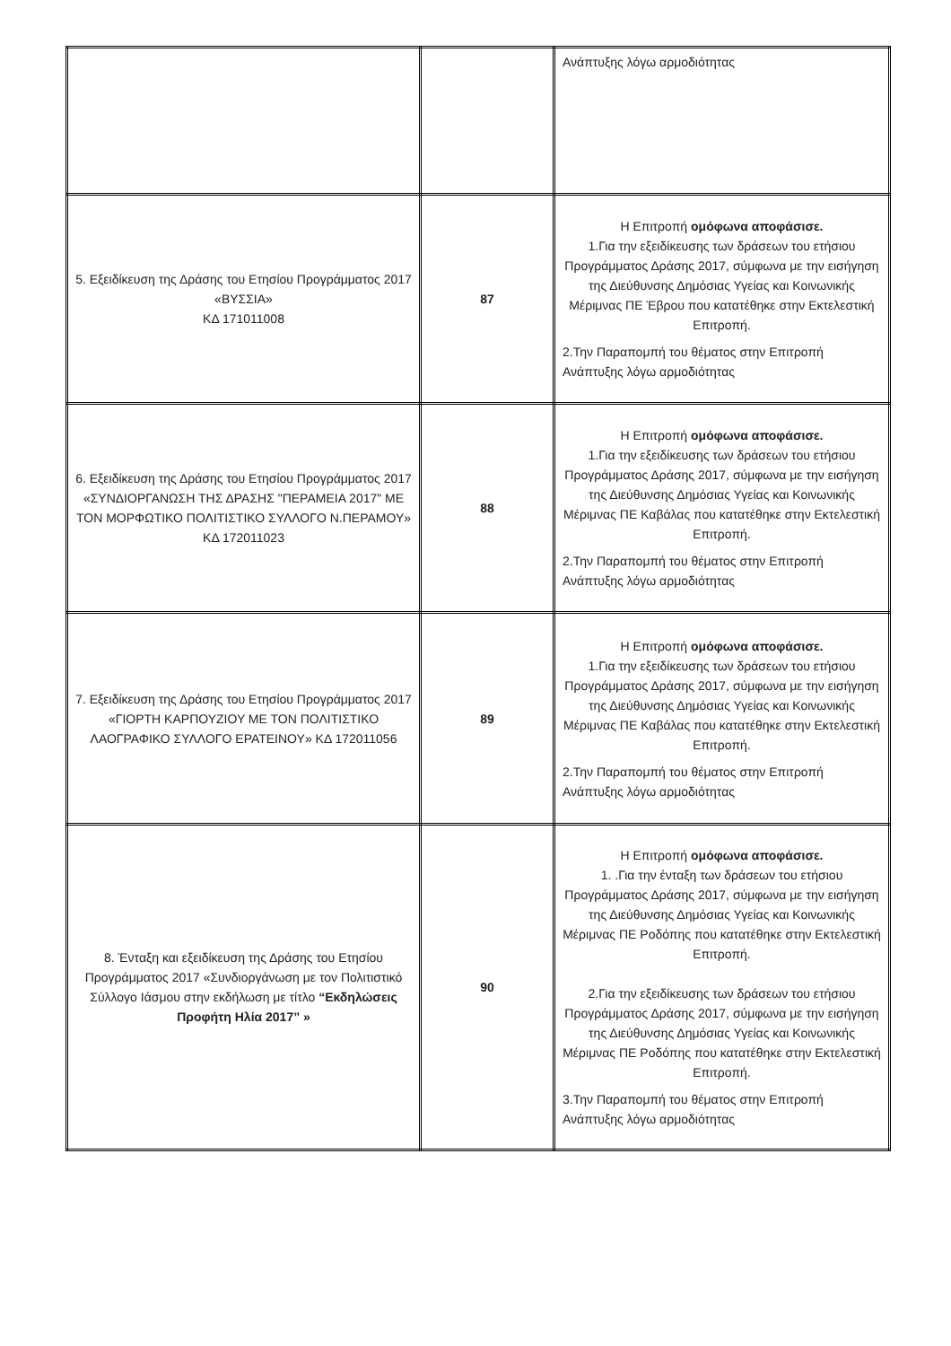| | | Ανάπτυξης λόγω αρμοδιότητας |
| 5. Εξειδίκευση της Δράσης του Ετησίου Προγράμματος 2017 «ΒΥΣΣΙΑ» ΚΔ 171011008 | 87 | Η Επιτροπή ομόφωνα αποφάσισε. 1.Για την εξειδίκευσης των δράσεων του ετήσιου Προγράμματος Δράσης 2017, σύμφωνα με την εισήγηση της Διεύθυνσης Δημόσιας Υγείας και Κοινωνικής Μέριμνας ΠΕ Έβρου που κατατέθηκε στην Εκτελεστική Επιτροπή. 2.Την Παραπομπή του θέματος στην Επιτροπή Ανάπτυξης λόγω αρμοδιότητας |
| 6. Εξειδίκευση της Δράσης του Ετησίου Προγράμματος 2017 «ΣΥΝΔΙΟΡΓΑΝΩΣΗ ΤΗΣ ΔΡΑΣΗΣ "ΠΕΡΑΜΕΙΑ 2017" ΜΕ ΤΟΝ ΜΟΡΦΩΤΙΚΟ ΠΟΛΙΤΙΣΤΙΚΟ ΣΥΛΛΟΓΟ Ν.ΠΕΡΑΜΟΥ» ΚΔ 172011023 | 88 | Η Επιτροπή ομόφωνα αποφάσισε. 1.Για την εξειδίκευσης των δράσεων του ετήσιου Προγράμματος Δράσης 2017, σύμφωνα με την εισήγηση της Διεύθυνσης Δημόσιας Υγείας και Κοινωνικής Μέριμνας ΠΕ Καβάλας που κατατέθηκε στην Εκτελεστική Επιτροπή. 2.Την Παραπομπή του θέματος στην Επιτροπή Ανάπτυξης λόγω αρμοδιότητας |
| 7. Εξειδίκευση της Δράσης του Ετησίου Προγράμματος 2017 «ΓΙΟΡΤΗ ΚΑΡΠΟΥΖΙΟΥ ΜΕ ΤΟΝ ΠΟΛΙΤΙΣΤΙΚΟ ΛΑΟΓΡΑΦΙΚΟ ΣΥΛΛΟΓΟ ΕΡΑΤΕΙΝΟΥ» ΚΔ 172011056 | 89 | Η Επιτροπή ομόφωνα αποφάσισε. 1.Για την εξειδίκευσης των δράσεων του ετήσιου Προγράμματος Δράσης 2017, σύμφωνα με την εισήγηση της Διεύθυνσης Δημόσιας Υγείας και Κοινωνικής Μέριμνας ΠΕ Καβάλας που κατατέθηκε στην Εκτελεστική Επιτροπή. 2.Την Παραπομπή του θέματος στην Επιτροπή Ανάπτυξης λόγω αρμοδιότητας |
| 8. Ένταξη και εξειδίκευση της Δράσης του Ετησίου Προγράμματος 2017 «Συνδιοργάνωση με τον Πολιτιστικό Σύλλογο Ιάσμου στην εκδήλωση με τίτλο “Εκδηλώσεις Προφήτη Ηλία 2017” » | 90 | Η Επιτροπή ομόφωνα αποφάσισε. 1. .Για την ένταξη των δράσεων του ετήσιου Προγράμματος Δράσης 2017, σύμφωνα με την εισήγηση της Διεύθυνσης Δημόσιας Υγείας και Κοινωνικής Μέριμνας ΠΕ Ροδόπης που κατατέθηκε στην Εκτελεστική Επιτροπή. 2.Για την εξειδίκευσης των δράσεων του ετήσιου Προγράμματος Δράσης 2017, σύμφωνα με την εισήγηση της Διεύθυνσης Δημόσιας Υγείας και Κοινωνικής Μέριμνας ΠΕ Ροδόπης που κατατέθηκε στην Εκτελεστική Επιτροπή. 3.Την Παραπομπή του θέματος στην Επιτροπή Ανάπτυξης λόγω αρμοδιότητας |